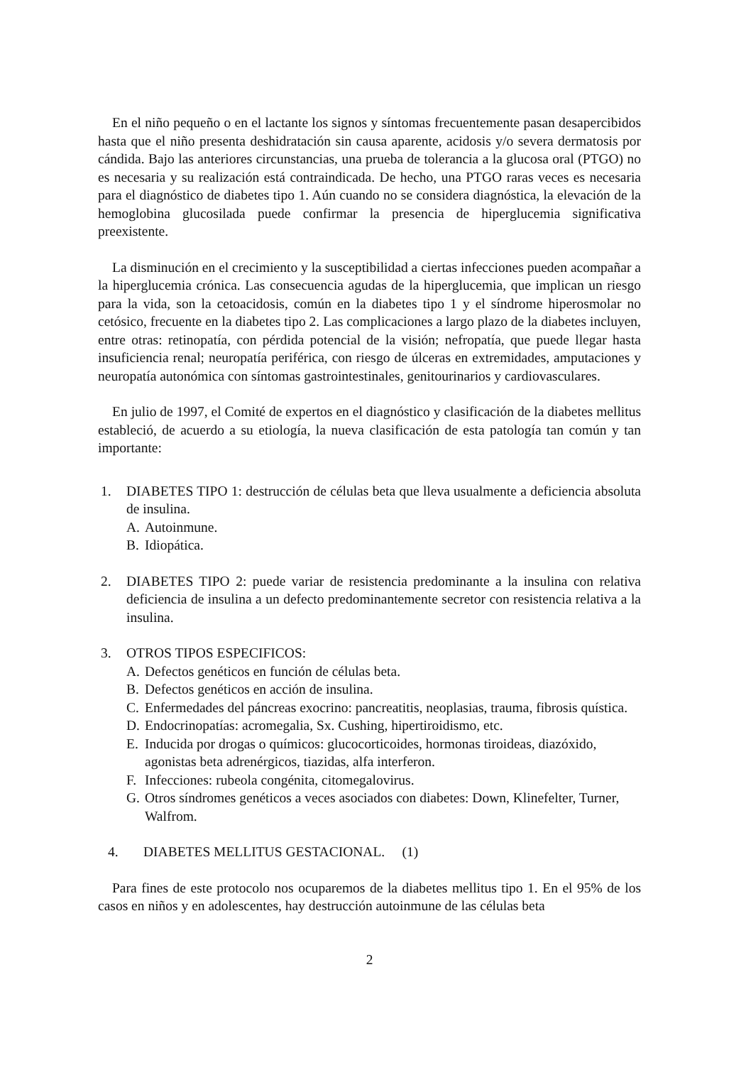En el niño pequeño o en el lactante los signos y síntomas frecuentemente pasan desapercibidos hasta que el niño presenta deshidratación sin causa aparente, acidosis y/o severa dermatosis por cándida. Bajo las anteriores circunstancias, una prueba de tolerancia a la glucosa oral (PTGO) no es necesaria y su realización está contraindicada. De hecho, una PTGO raras veces es necesaria para el diagnóstico de diabetes tipo 1. Aún cuando no se considera diagnóstica, la elevación de la hemoglobina glucosilada puede confirmar la presencia de hiperglucemia significativa preexistente.
La disminución en el crecimiento y la susceptibilidad a ciertas infecciones pueden acompañar a la hiperglucemia crónica. Las consecuencia agudas de la hiperglucemia, que implican un riesgo para la vida, son la cetoacidosis, común en la diabetes tipo 1 y el síndrome hiperosmolar no cetósico, frecuente en la diabetes tipo 2. Las complicaciones a largo plazo de la diabetes incluyen, entre otras: retinopatía, con pérdida potencial de la visión; nefropatía, que puede llegar hasta insuficiencia renal; neuropatía periférica, con riesgo de úlceras en extremidades, amputaciones y neuropatía autonómica con síntomas gastrointestinales, genitourinarios y cardiovasculares.
En julio de 1997, el Comité de expertos en el diagnóstico y clasificación de la diabetes mellitus estableció, de acuerdo a su etiología, la nueva clasificación de esta patología tan común y tan importante:
1. DIABETES TIPO 1: destrucción de células beta que lleva usualmente a deficiencia absoluta de insulina.
A. Autoinmune.
B. Idiopática.
2. DIABETES TIPO 2: puede variar de resistencia predominante a la insulina con relativa deficiencia de insulina a un defecto predominantemente secretor con resistencia relativa a la insulina.
3. OTROS TIPOS ESPECIFICOS:
A. Defectos genéticos en función de células beta.
B. Defectos genéticos en acción de insulina.
C. Enfermedades del páncreas exocrino: pancreatitis, neoplasias, trauma, fibrosis quística.
D. Endocrinopatías: acromegalia, Sx. Cushing, hipertiroidismo, etc.
E. Inducida por drogas o químicos: glucocorticoides, hormonas tiroideas, diazóxido, agonistas beta adrenérgicos, tiazidas, alfa interferon.
F. Infecciones: rubeola congénita, citomegalovirus.
G. Otros síndromes genéticos a veces asociados con diabetes: Down, Klinefelter, Turner, Walfrom.
4. DIABETES MELLITUS GESTACIONAL. (1)
Para fines de este protocolo nos ocuparemos de la diabetes mellitus tipo 1. En el 95% de los casos en niños y en adolescentes, hay destrucción autoinmune de las células beta
2